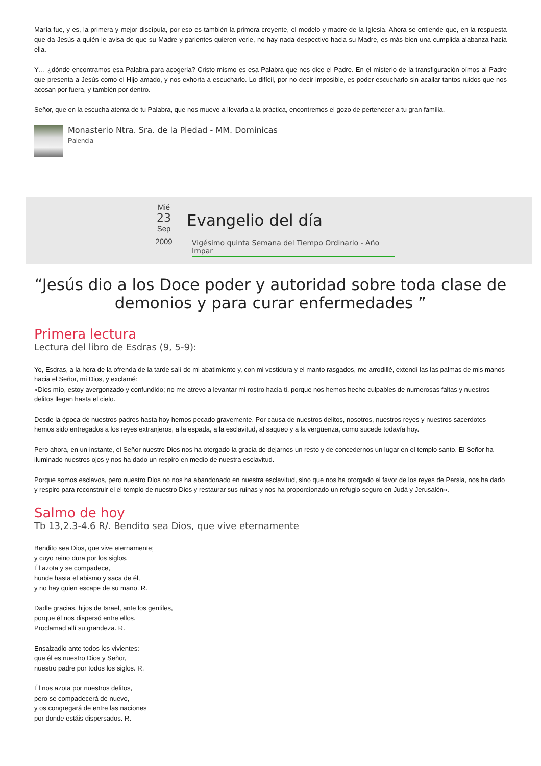María fue, y es, la primera y mejor discípula, por eso es también la primera creyente, el modelo y madre de la Iglesia. Ahora se entiende que, en la respuesta que da Jesús a quién le avisa de que su Madre y parientes quieren verle, no hay nada despectivo hacia su Madre, es más bien una cumplida alabanza hacia ella.
Y… ¿dónde encontramos esa Palabra para acogerla? Cristo mismo es esa Palabra que nos dice el Padre. En el misterio de la transfiguración oímos al Padre que presenta a Jesús como el Hijo amado, y nos exhorta a escucharlo. Lo difícil, por no decir imposible, es poder escucharlo sin acallar tantos ruidos que nos acosan por fuera, y también por dentro.
Señor, que en la escucha atenta de tu Palabra, que nos mueve a llevarla a la práctica, encontremos el gozo de pertenecer a tu gran familia.
Monasterio Ntra. Sra. de la Piedad - MM. Dominicas
Palencia
Mié
23
Sep
2009
Evangelio del día
Vigésimo quinta Semana del Tiempo Ordinario - Año Impar
“Jesús dio a los Doce poder y autoridad sobre toda clase de demonios y para curar enfermedades ”
Primera lectura
Lectura del libro de Esdras (9, 5-9):
Yo, Esdras, a la hora de la ofrenda de la tarde salí de mi abatimiento y, con mi vestidura y el manto rasgados, me arrodillé, extendí las las palmas de mis manos hacia el Señor, mi Dios, y exclamé:
«Dios mío, estoy avergonzado y confundido; no me atrevo a levantar mi rostro hacia ti, porque nos hemos hecho culpables de numerosas faltas y nuestros delitos llegan hasta el cielo.
Desde la época de nuestros padres hasta hoy hemos pecado gravemente. Por causa de nuestros delitos, nosotros, nuestros reyes y nuestros sacerdotes hemos sido entregados a los reyes extranjeros, a la espada, a la esclavitud, al saqueo y a la vergüenza, como sucede todavía hoy.
Pero ahora, en un instante, el Señor nuestro Dios nos ha otorgado la gracia de dejarnos un resto y de concedernos un lugar en el templo santo. El Señor ha iluminado nuestros ojos y nos ha dado un respiro en medio de nuestra esclavitud.
Porque somos esclavos, pero nuestro Dios no nos ha abandonado en nuestra esclavitud, sino que nos ha otorgado el favor de los reyes de Persia, nos ha dado y respiro para reconstruir el el templo de nuestro Dios y restaurar sus ruinas y nos ha proporcionado un refugio seguro en Judá y Jerusalén».
Salmo de hoy
Tb 13,2.3-4.6 R/. Bendito sea Dios, que vive eternamente
Bendito sea Dios, que vive eternamente;
y cuyo reino dura por los siglos.
Él azota y se compadece,
hunde hasta el abismo y saca de él,
y no hay quien escape de su mano. R.
Dadle gracias, hijos de Israel, ante los gentiles,
porque él nos dispersó entre ellos.
Proclamad allí su grandeza. R.
Ensalzadlo ante todos los vivientes:
que él es nuestro Dios y Señor,
nuestro padre por todos los siglos. R.
Él nos azota por nuestros delitos,
pero se compadecerá de nuevo,
y os congregará de entre las naciones
por donde estáis dispersados. R.